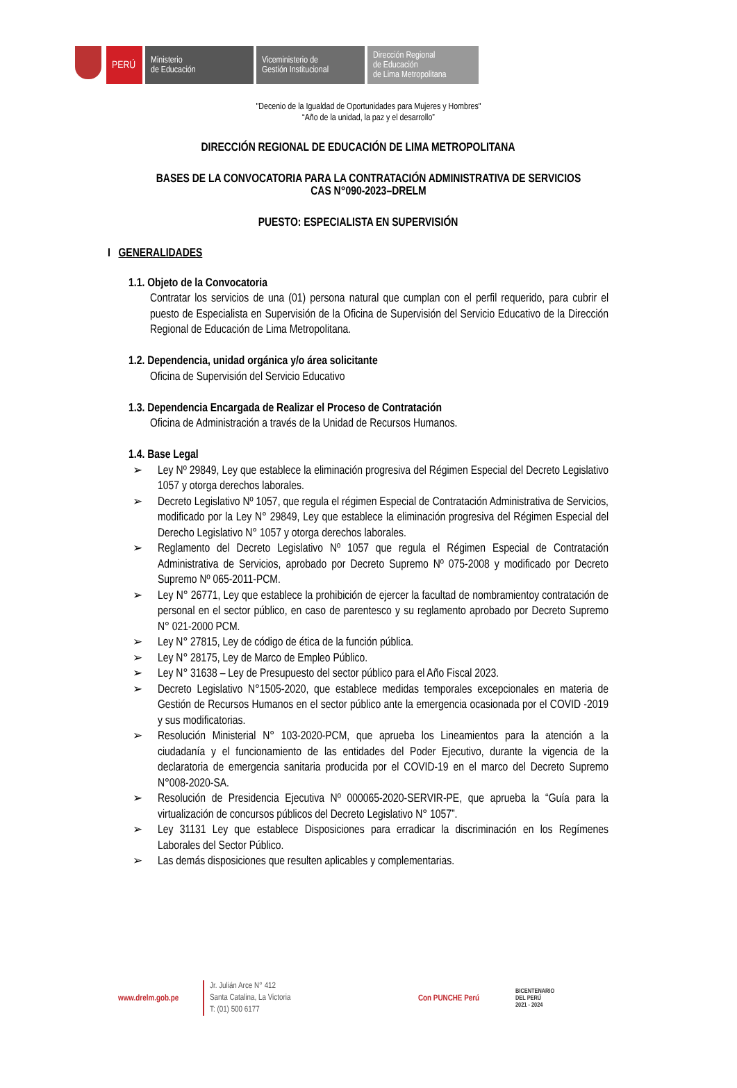PERÚ
Ministerio
de Educación
Viceministerio de
Gestión Institucional
Dirección Regional
de Educación
de Lima Metropolitana
"Decenio de la Igualdad de Oportunidades para Mujeres y Hombres"
“Año de la unidad, la paz y el desarrollo”
DIRECCIÓN REGIONAL DE EDUCACIÓN DE LIMA METROPOLITANA
BASES DE LA CONVOCATORIA PARA LA CONTRATACIÓN ADMINISTRATIVA DE SERVICIOS
CAS N°090-2023–DRELM
PUESTO: ESPECIALISTA EN SUPERVISIÓN
I GENERALIDADES
1.1. Objeto de la Convocatoria
Contratar los servicios de una (01) persona natural que cumplan con el perfil requerido, para cubrir el puesto de Especialista en Supervisión de la Oficina de Supervisión del Servicio Educativo de la Dirección Regional de Educación de Lima Metropolitana.
1.2. Dependencia, unidad orgánica y/o área solicitante
Oficina de Supervisión del Servicio Educativo
1.3. Dependencia Encargada de Realizar el Proceso de Contratación
Oficina de Administración a través de la Unidad de Recursos Humanos.
1.4. Base Legal
➢ Ley Nº 29849, Ley que establece la eliminación progresiva del Régimen Especial del Decreto Legislativo 1057 y otorga derechos laborales.
➢ Decreto Legislativo Nº 1057, que regula el régimen Especial de Contratación Administrativa de Servicios, modificado por la Ley N° 29849, Ley que establece la eliminación progresiva del Régimen Especial del Derecho Legislativo N° 1057 y otorga derechos laborales.
➢ Reglamento del Decreto Legislativo Nº 1057 que regula el Régimen Especial de Contratación Administrativa de Servicios, aprobado por Decreto Supremo Nº 075-2008 y modificado por Decreto Supremo Nº 065-2011-PCM.
➢ Ley N° 26771, Ley que establece la prohibición de ejercer la facultad de nombramientoy contratación de personal en el sector público, en caso de parentesco y su reglamento aprobado por Decreto Supremo N° 021-2000 PCM.
➢ Ley N° 27815, Ley de código de ética de la función pública.
➢ Ley N° 28175, Ley de Marco de Empleo Público.
➢ Ley N° 31638 – Ley de Presupuesto del sector público para el Año Fiscal 2023.
➢ Decreto Legislativo N°1505-2020, que establece medidas temporales excepcionales en materia de Gestión de Recursos Humanos en el sector público ante la emergencia ocasionada por el COVID -2019 y sus modificatorias.
➢ Resolución Ministerial N° 103-2020-PCM, que aprueba los Lineamientos para la atención a la ciudadanía y el funcionamiento de las entidades del Poder Ejecutivo, durante la vigencia de la declaratoria de emergencia sanitaria producida por el COVID-19 en el marco del Decreto Supremo N°008-2020-SA.
➢ Resolución de Presidencia Ejecutiva Nº 000065-2020-SERVIR-PE, que aprueba la “Guía para la virtualización de concursos públicos del Decreto Legislativo N° 1057”.
➢ Ley 31131 Ley que establece Disposiciones para erradicar la discriminación en los Regímenes Laborales del Sector Público.
➢ Las demás disposiciones que resulten aplicables y complementarias.
www.drelm.gob.pe
Jr. Julián Arce N° 412
Santa Catalina, La Victoria
T: (01) 500 6177
Con PUNCHE Perú
BICENTENARIO
DEL PERÚ
2021 - 2024